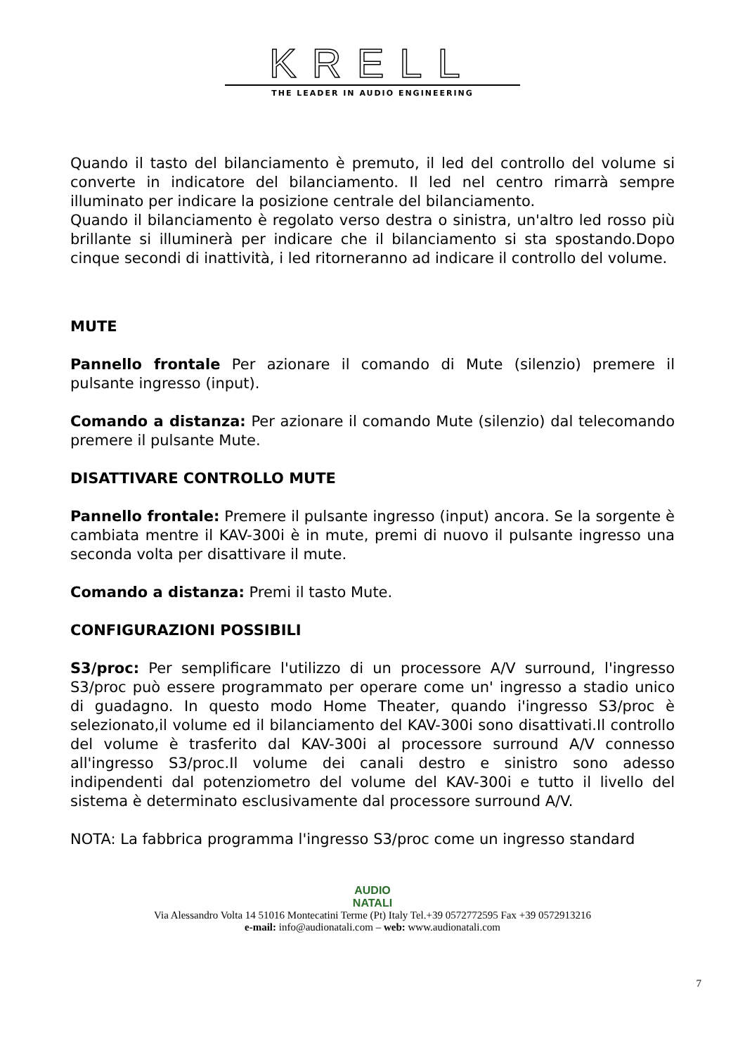KRELL
THE LEADER IN AUDIO ENGINEERING
Quando il tasto del bilanciamento è premuto, il led del controllo del volume si converte in indicatore del bilanciamento. Il led nel centro rimarrà sempre illuminato per indicare la posizione centrale del bilanciamento.
Quando il bilanciamento è regolato verso destra o sinistra, un'altro led rosso più brillante si illuminerà per indicare che il bilanciamento si sta spostando.Dopo cinque secondi di inattività, i led ritorneranno ad indicare il controllo del volume.
MUTE
Pannello frontale Per azionare il comando di Mute (silenzio) premere il pulsante ingresso (input).
Comando a distanza: Per azionare il comando Mute (silenzio) dal telecomando premere il pulsante Mute.
DISATTIVARE CONTROLLO MUTE
Pannello frontale: Premere il pulsante ingresso (input) ancora. Se la sorgente è cambiata mentre il KAV-300i è in mute, premi di nuovo il pulsante ingresso una seconda volta per disattivare il mute.
Comando a distanza: Premi il tasto Mute.
CONFIGURAZIONI POSSIBILI
S3/proc: Per semplificare l'utilizzo di un processore A/V surround, l'ingresso S3/proc può essere programmato per operare come un' ingresso a stadio unico di guadagno. In questo modo Home Theater, quando i'ingresso S3/proc è selezionato,il volume ed il bilanciamento del KAV-300i sono disattivati.Il controllo del volume è trasferito dal KAV-300i al processore surround A/V connesso all'ingresso S3/proc.Il volume dei canali destro e sinistro sono adesso indipendenti dal potenziometro del volume del KAV-300i e tutto il livello del sistema è determinato esclusivamente dal processore surround A/V.
NOTA: La fabbrica programma l'ingresso S3/proc come un ingresso standard
AUDIO
NATALI
Via Alessandro Volta 14 51016 Montecatini Terme (Pt) Italy Tel.+39 0572772595 Fax +39 0572913216
e-mail: info@audionatali.com – web: www.audionatali.com
7